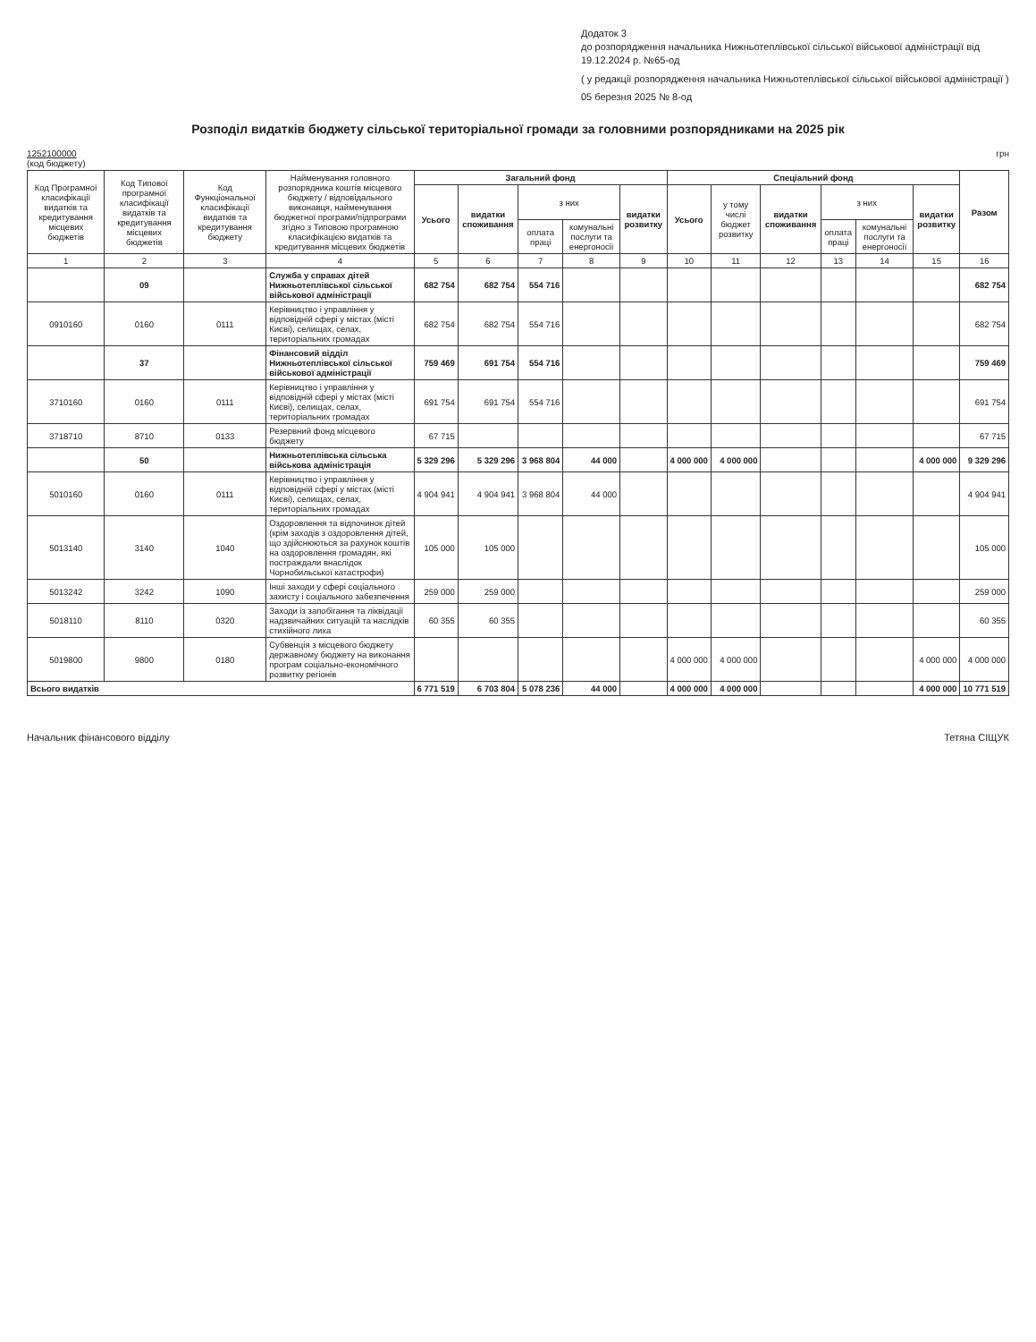Додаток 3
до розпорядження начальника Нижньотеплівської сільської військової адміністрації від 19.12.2024 р. №65-од
( у редакції розпорядження начальника Нижньотеплівської сільської військової адміністрації )
05 березня 2025 № 8-од
Розподіл видатків бюджету сільської територіальної громади за головними розпорядниками на 2025 рік
1252100000
(код бюджету)
грн
| Код Програмної класифікації видатків та кредитування місцевих бюджетів | Код Типової програмної класифікації видатків та кредитування місцевих бюджетів | Код Функціональної класифікації видатків та кредитування бюджету | Найменування головного розпорядника коштів місцевого бюджету / відповідального виконавця, найменування бюджетної програми/підпрограми згідно з Типовою програмною класифікацією видатків та кредитування місцевих бюджетів | Загальний фонд | | | | | Спеціальний фонд | | | | | | Разом |
| --- | --- | --- | --- | --- | --- | --- | --- | --- | --- | --- | --- | --- | --- | --- | --- |
| | | | | Усього | видатки споживання | з них | | видатки розвитку | Усього | у тому числі бюджет розвитку | видатки споживання | з них | | видатки розвитку | |
| | | | | | | оплата праці | комунальні послуги та енергоносії | | | | | оплата праці | комунальні послуги та енергоносії | | |
| 1 | 2 | 3 | 4 | 5 | 6 | 7 | 8 | 9 | 10 | 11 | 12 | 13 | 14 | 15 | 16 |
| | 09 | | Служба у справах дітей Нижньотеплівської сільської військової адміністрації | 682 754 | 682 754 | 554 716 | | | | | | | | | 682 754 |
| 0910160 | 0160 | 0111 | Керівництво і управління у відповідній сфері у містах (місті Києві), селищах, селах, територіальних громадах | 682 754 | 682 754 | 554 716 | | | | | | | | | 682 754 |
| | 37 | | Фінансовий відділ Нижньотеплівської сільської військової адміністрації | 759 469 | 691 754 | 554 716 | | | | | | | | | 759 469 |
| 3710160 | 0160 | 0111 | Керівництво і управління у відповідній сфері у містах (місті Києві), селищах, селах, територіальних громадах | 691 754 | 691 754 | 554 716 | | | | | | | | | 691 754 |
| 3718710 | 8710 | 0133 | Резервний фонд місцевого бюджету | 67 715 | | | | | | | | | | | 67 715 |
| | 50 | | Нижньотеплівська сільська військова адміністрація | 5 329 296 | 5 329 296 | 3 968 804 | 44 000 | | 4 000 000 | 4 000 000 | | | | 4 000 000 | 9 329 296 |
| 5010160 | 0160 | 0111 | Керівництво і управління у відповідній сфері у містах (місті Києві), селищах, селах, територіальних громадах | 4 904 941 | 4 904 941 | 3 968 804 | 44 000 | | | | | | | | 4 904 941 |
| 5013140 | 3140 | 1040 | Оздоровлення та відпочинок дітей (крім заходів з оздоровлення дітей, що здійснюються за рахунок коштів на оздоровлення громадян, які постраждали внаслідок Чорнобильської катастрофи) | 105 000 | 105 000 | | | | | | | | | | 105 000 |
| 5013242 | 3242 | 1090 | Інші заходи у сфері соціального захисту і соціального забезпечення | 259 000 | 259 000 | | | | | | | | | | 259 000 |
| 5018110 | 8110 | 0320 | Заходи із запобігання та ліквідації надзвичайних ситуацій та наслідків стихійного лиха | 60 355 | 60 355 | | | | | | | | | | 60 355 |
| 5019800 | 9800 | 0180 | Субвенція з місцевого бюджету державному бюджету на виконання програм соціально-економічного розвитку регіонів | | | | | | 4 000 000 | 4 000 000 | | | | 4 000 000 | 4 000 000 |
| Всього видатків | | | | 6 771 519 | 6 703 804 | 5 078 236 | 44 000 | | 4 000 000 | 4 000 000 | | | | 4 000 000 | 10 771 519 |
Начальник фінансового відділу Тетяна СІЩУК